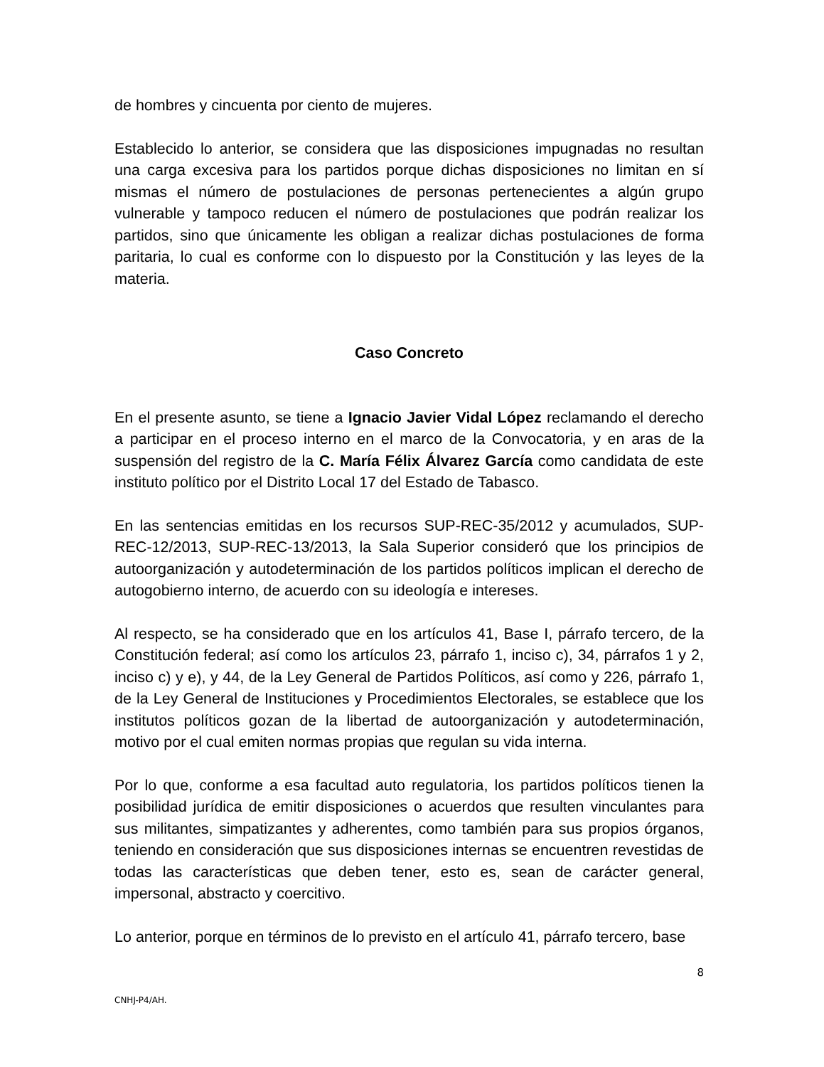de hombres y cincuenta por ciento de mujeres.
Establecido lo anterior, se considera que las disposiciones impugnadas no resultan una carga excesiva para los partidos porque dichas disposiciones no limitan en sí mismas el número de postulaciones de personas pertenecientes a algún grupo vulnerable y tampoco reducen el número de postulaciones que podrán realizar los partidos, sino que únicamente les obligan a realizar dichas postulaciones de forma paritaria, lo cual es conforme con lo dispuesto por la Constitución y las leyes de la materia.
Caso Concreto
En el presente asunto, se tiene a Ignacio Javier Vidal López reclamando el derecho a participar en el proceso interno en el marco de la Convocatoria, y en aras de la suspensión del registro de la C. María Félix Álvarez García como candidata de este instituto político por el Distrito Local 17 del Estado de Tabasco.
En las sentencias emitidas en los recursos SUP-REC-35/2012 y acumulados, SUP-REC-12/2013, SUP-REC-13/2013, la Sala Superior consideró que los principios de autoorganización y autodeterminación de los partidos políticos implican el derecho de autogobierno interno, de acuerdo con su ideología e intereses.
Al respecto, se ha considerado que en los artículos 41, Base I, párrafo tercero, de la Constitución federal; así como los artículos 23, párrafo 1, inciso c), 34, párrafos 1 y 2, inciso c) y e), y 44, de la Ley General de Partidos Políticos, así como y 226, párrafo 1, de la Ley General de Instituciones y Procedimientos Electorales, se establece que los institutos políticos gozan de la libertad de autoorganización y autodeterminación, motivo por el cual emiten normas propias que regulan su vida interna.
Por lo que, conforme a esa facultad auto regulatoria, los partidos políticos tienen la posibilidad jurídica de emitir disposiciones o acuerdos que resulten vinculantes para sus militantes, simpatizantes y adherentes, como también para sus propios órganos, teniendo en consideración que sus disposiciones internas se encuentren revestidas de todas las características que deben tener, esto es, sean de carácter general, impersonal, abstracto y coercitivo.
Lo anterior, porque en términos de lo previsto en el artículo 41, párrafo tercero, base
8
CNHJ-P4/AH.